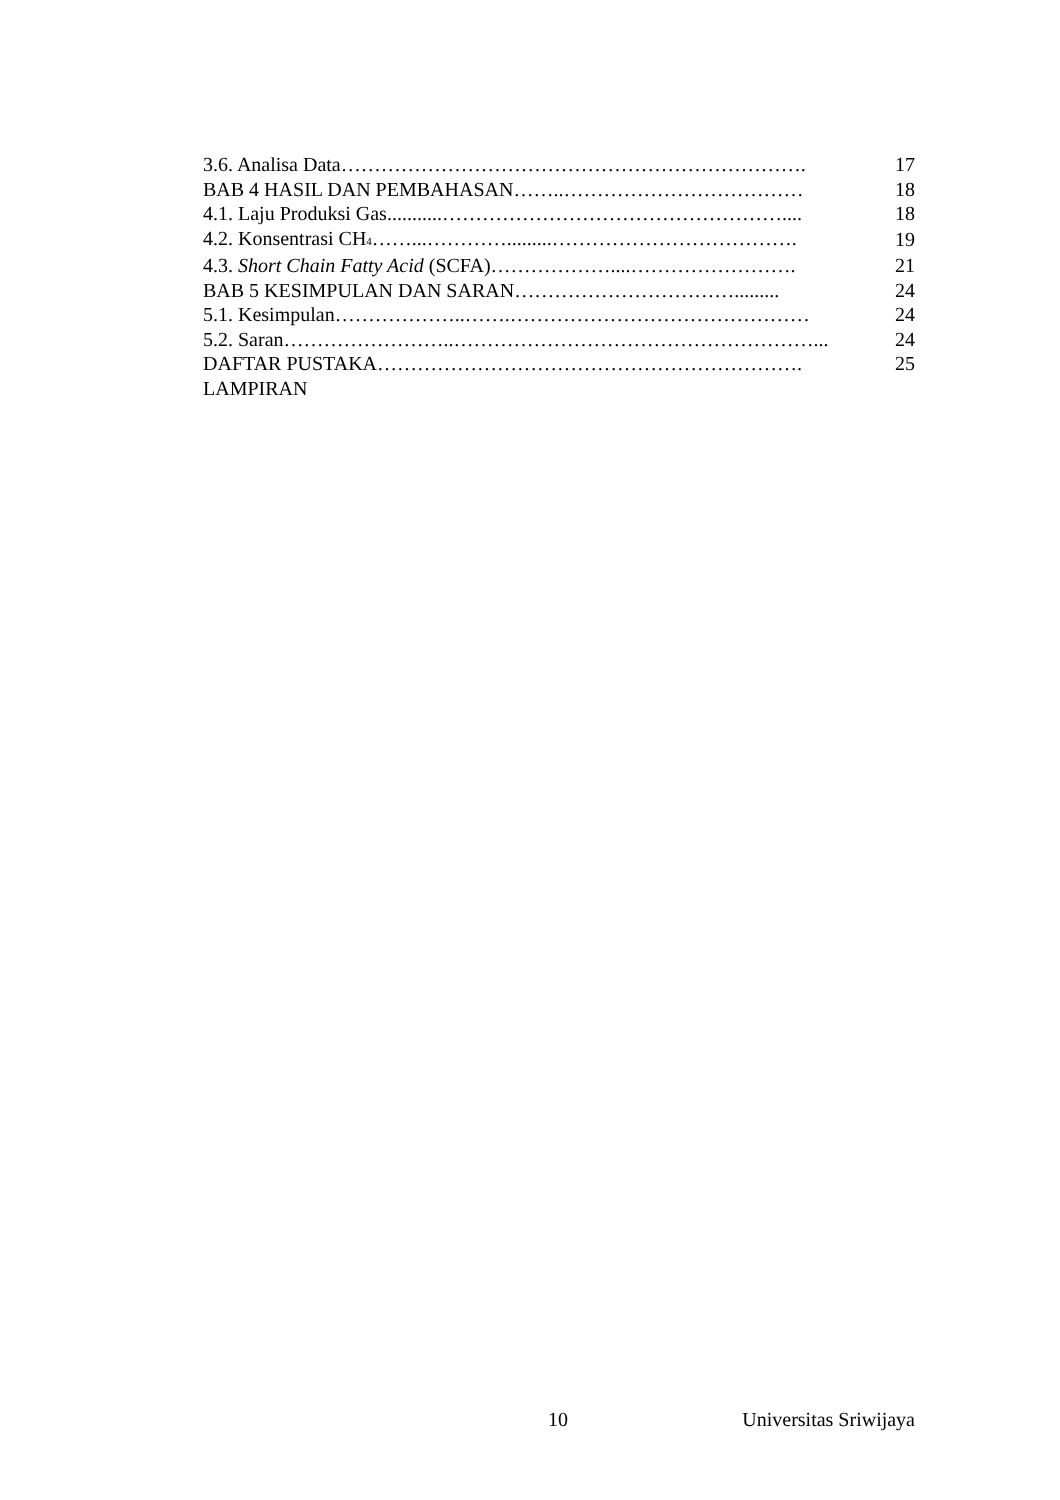| 3.6. Analisa Data……………………………………………………………. | 17 |
| BAB 4 HASIL DAN PEMBAHASAN……..……………………………… | 18 |
| 4.1. Laju Produksi Gas...........…………………………………………….... | 18 |
| 4.2. Konsentrasi CH<sub>4</sub>……...………….........………………………………. | 19 |
| 4.3. Short Chain Fatty Acid (SCFA)………………....……………………. | 21 |
| BAB 5 KESIMPULAN DAN SARAN……………………………......... | 24 |
| 5.1. Kesimpulan………………..…….……………………………………… | 24 |
| 5.2. Saran……………………..………………………………………………... | 24 |
| DAFTAR PUSTAKA………………………………………………………. | 25 |
| LAMPIRAN | |
10 Universitas Sriwijaya